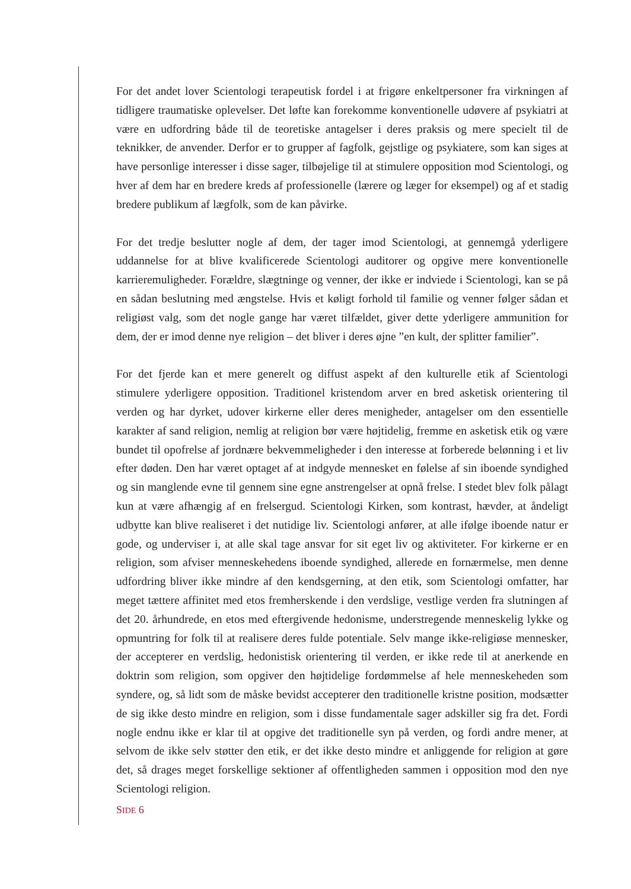For det andet lover Scientologi terapeutisk fordel i at frigøre enkeltpersoner fra virkningen af tidligere traumatiske oplevelser. Det løfte kan forekomme konventionelle udøvere af psykiatri at være en udfordring både til de teoretiske antagelser i deres praksis og mere specielt til de teknikker, de anvender. Derfor er to grupper af fagfolk, gejstlige og psykiatere, som kan siges at have personlige interesser i disse sager, tilbøjelige til at stimulere opposition mod Scientologi, og hver af dem har en bredere kreds af professionelle (lærere og læger for eksempel) og af et stadig bredere publikum af lægfolk, som de kan påvirke.
For det tredje beslutter nogle af dem, der tager imod Scientologi, at gennemgå yderligere uddannelse for at blive kvalificerede Scientologi auditorer og opgive mere konventionelle karrieremuligheder. Forældre, slægtninge og venner, der ikke er indviede i Scientologi, kan se på en sådan beslutning med ængstelse. Hvis et køligt forhold til familie og venner følger sådan et religiøst valg, som det nogle gange har været tilfældet, giver dette yderligere ammunition for dem, der er imod denne nye religion – det bliver i deres øjne ”en kult, der splitter familier”.
For det fjerde kan et mere generelt og diffust aspekt af den kulturelle etik af Scientologi stimulere yderligere opposition. Traditionel kristendom arver en bred asketisk orientering til verden og har dyrket, udover kirkerne eller deres menigheder, antagelser om den essentielle karakter af sand religion, nemlig at religion bør være højtidelig, fremme en asketisk etik og være bundet til opofrelse af jordnære bekvemmeligheder i den interesse at forberede belønning i et liv efter døden. Den har været optaget af at indgyde mennesket en følelse af sin iboende syndighed og sin manglende evne til gennem sine egne anstrengelser at opnå frelse. I stedet blev folk pålagt kun at være afhængig af en frelsergud. Scientologi Kirken, som kontrast, hævder, at åndeligt udbytte kan blive realiseret i det nutidige liv. Scientologi anfører, at alle ifølge iboende natur er gode, og underviser i, at alle skal tage ansvar for sit eget liv og aktiviteter. For kirkerne er en religion, som afviser menneskehedens iboende syndighed, allerede en fornærmelse, men denne udfordring bliver ikke mindre af den kendsgerning, at den etik, som Scientologi omfatter, har meget tættere affinitet med etos fremherskende i den verdslige, vestlige verden fra slutningen af det 20. århundrede, en etos med eftergivende hedonisme, understregende menneskelig lykke og opmuntring for folk til at realisere deres fulde potentiale. Selv mange ikke-religiøse mennesker, der accepterer en verdslig, hedonistisk orientering til verden, er ikke rede til at anerkende en doktrin som religion, som opgiver den højtidelige fordømmelse af hele menneskeheden som syndere, og, så lidt som de måske bevidst accepterer den traditionelle kristne position, modsætter de sig ikke desto mindre en religion, som i disse fundamentale sager adskiller sig fra det. Fordi nogle endnu ikke er klar til at opgive det traditionelle syn på verden, og fordi andre mener, at selvom de ikke selv støtter den etik, er det ikke desto mindre et anliggende for religion at gøre det, så drages meget forskellige sektioner af offentligheden sammen i opposition mod den nye Scientologi religion.
SIDE 6